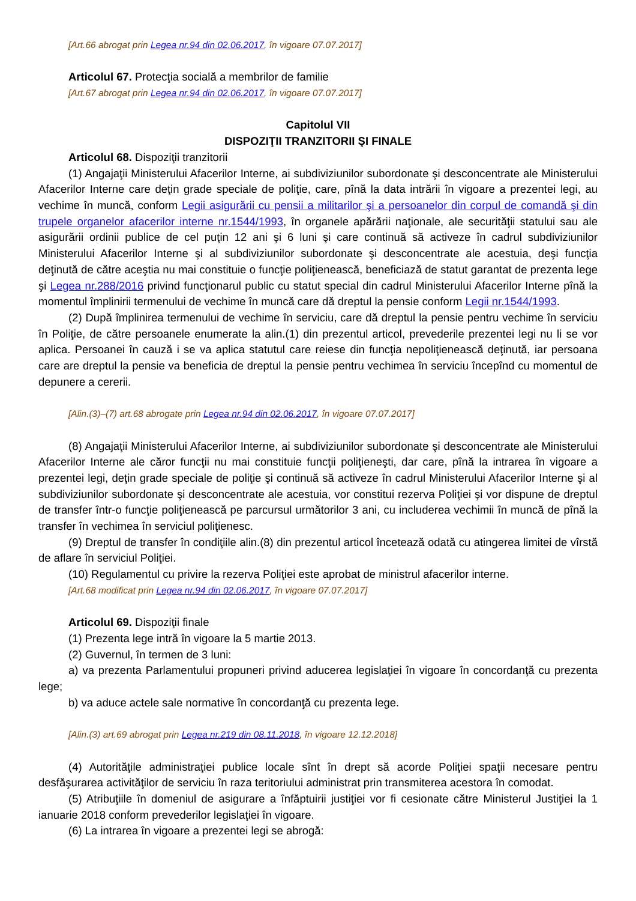[Art.66 abrogat prin Legea nr.94 din 02.06.2017, în vigoare 07.07.2017]
Articolul 67. Protecţia socială a membrilor de familie
[Art.67 abrogat prin Legea nr.94 din 02.06.2017, în vigoare 07.07.2017]
Capitolul VII
DISPOZIŢII TRANZITORII ŞI FINALE
Articolul 68. Dispoziţii tranzitorii
(1) Angajaţii Ministerului Afacerilor Interne, ai subdiviziunilor subordonate şi desconcentrate ale Ministerului Afacerilor Interne care deţin grade speciale de poliţie, care, pînă la data intrării în vigoare a prezentei legi, au vechime în muncă, conform Legii asigurării cu pensii a militarilor şi a persoanelor din corpul de comandă şi din trupele organelor afacerilor interne nr.1544/1993, în organele apărării naţionale, ale securităţii statului sau ale asigurării ordinii publice de cel puţin 12 ani şi 6 luni şi care continuă să activeze în cadrul subdiviziunilor Ministerului Afacerilor Interne şi al subdiviziunilor subordonate şi desconcentrate ale acestuia, deşi funcţia deţinută de către aceştia nu mai constituie o funcţie poliţienească, beneficiază de statut garantat de prezenta lege şi Legea nr.288/2016 privind funcţionarul public cu statut special din cadrul Ministerului Afacerilor Interne pînă la momentul împlinirii termenului de vechime în muncă care dă dreptul la pensie conform Legii nr.1544/1993.
(2) După împlinirea termenului de vechime în serviciu, care dă dreptul la pensie pentru vechime în serviciu în Poliţie, de către persoanele enumerate la alin.(1) din prezentul articol, prevederile prezentei legi nu li se vor aplica. Persoanei în cauză i se va aplica statutul care reiese din funcţia nepoliţienească deţinută, iar persoana care are dreptul la pensie va beneficia de dreptul la pensie pentru vechimea în serviciu începînd cu momentul de depunere a cererii.
[Alin.(3)–(7) art.68 abrogate prin Legea nr.94 din 02.06.2017, în vigoare 07.07.2017]
(8) Angajaţii Ministerului Afacerilor Interne, ai subdiviziunilor subordonate şi desconcentrate ale Ministerului Afacerilor Interne ale căror funcţii nu mai constituie funcţii poliţieneşti, dar care, pînă la intrarea în vigoare a prezentei legi, deţin grade speciale de poliţie şi continuă să activeze în cadrul Ministerului Afacerilor Interne şi al subdiviziunilor subordonate şi desconcentrate ale acestuia, vor constitui rezerva Poliţiei şi vor dispune de dreptul de transfer într-o funcţie poliţienească pe parcursul următorilor 3 ani, cu includerea vechimii în muncă de pînă la transfer în vechimea în serviciul poliţienesc.
(9) Dreptul de transfer în condiţiile alin.(8) din prezentul articol încetează odată cu atingerea limitei de vîrstă de aflare în serviciul Poliţiei.
(10) Regulamentul cu privire la rezerva Poliţiei este aprobat de ministrul afacerilor interne.
[Art.68 modificat prin Legea nr.94 din 02.06.2017, în vigoare 07.07.2017]
Articolul 69. Dispoziţii finale
(1) Prezenta lege intră în vigoare la 5 martie 2013.
(2) Guvernul, în termen de 3 luni:
a) va prezenta Parlamentului propuneri privind aducerea legislaţiei în vigoare în concordanţă cu prezenta lege;
b) va aduce actele sale normative în concordanţă cu prezenta lege.
[Alin.(3) art.69 abrogat prin Legea nr.219 din 08.11.2018, în vigoare 12.12.2018]
(4) Autorităţile administraţiei publice locale sînt în drept să acorde Poliţiei spaţii necesare pentru desfăşurarea activităţilor de serviciu în raza teritoriului administrat prin transmiterea acestora în comodat.
(5) Atribuţiile în domeniul de asigurare a înfăptuirii justiţiei vor fi cesionate către Ministerul Justiţiei la 1 ianuarie 2018 conform prevederilor legislaţiei în vigoare.
(6) La intrarea în vigoare a prezentei legi se abrogă: